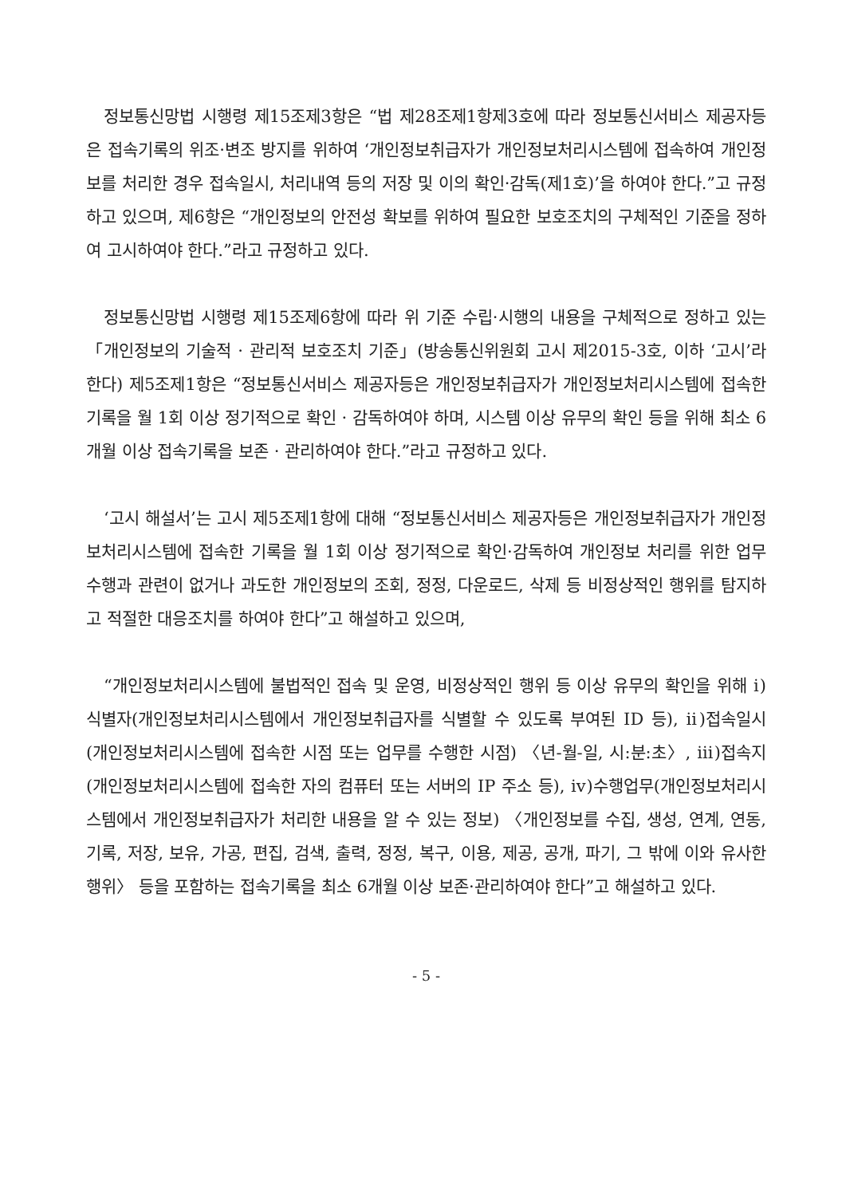정보통신망법 시행령 제15조제3항은 “법 제28조제1항제3호에 따라 정보통신서비스 제공자등은 접속기록의 위조·변조 방지를 위하여 ‘개인정보취급자가 개인정보처리시스템에 접속하여 개인정보를 처리한 경우 접속일시, 처리내역 등의 저장 및 이의 확인·감독(제1호)’을 하여야 한다.”고 규정하고 있으며, 제6항은 “개인정보의 안전성 확보를 위하여 필요한 보호조치의 구체적인 기준을 정하여 고시하여야 한다.”라고 규정하고 있다.
정보통신망법 시행령 제15조제6항에 따라 위 기준 수립·시행의 내용을 구체적으로 정하고 있는 「개인정보의 기술적 · 관리적 보호조치 기준」(방송통신위원회 고시 제2015-3호, 이하 ‘고시’라 한다) 제5조제1항은 “정보통신서비스 제공자등은 개인정보취급자가 개인정보처리시스템에 접속한 기록을 월 1회 이상 정기적으로 확인 · 감독하여야 하며, 시스템 이상 유무의 확인 등을 위해 최소 6개월 이상 접속기록을 보존 · 관리하여야 한다.”라고 규정하고 있다.
‘고시 해설서’는 고시 제5조제1항에 대해 “정보통신서비스 제공자등은 개인정보취급자가 개인정보처리시스템에 접속한 기록을 월 1회 이상 정기적으로 확인·감독하여 개인정보 처리를 위한 업무수행과 관련이 없거나 과도한 개인정보의 조회, 정정, 다운로드, 삭제 등 비정상적인 행위를 탐지하고 적절한 대응조치를 하여야 한다”고 해설하고 있으며,
“개인정보처리시스템에 불법적인 접속 및 운영, 비정상적인 행위 등 이상 유무의 확인을 위해 ⅰ)식별자(개인정보처리시스템에서 개인정보취급자를 식별할 수 있도록 부여된 ID 등), ⅱ)접속일시(개인정보처리시스템에 접속한 시점 또는 업무를 수행한 시점) 〈년-월-일, 시:분:초〉, ⅲ)접속지(개인정보처리시스템에 접속한 자의 컴퓨터 또는 서버의 IP 주소 등), ⅳ)수행업무(개인정보처리시스템에서 개인정보취급자가 처리한 내용을 알 수 있는 정보) 〈개인정보를 수집, 생성, 연계, 연동, 기록, 저장, 보유, 가공, 편집, 검색, 출력, 정정, 복구, 이용, 제공, 공개, 파기, 그 밖에 이와 유사한 행위〉 등을 포함하는 접속기록을 최소 6개월 이상 보존·관리하여야 한다”고 해설하고 있다.
- 5 -